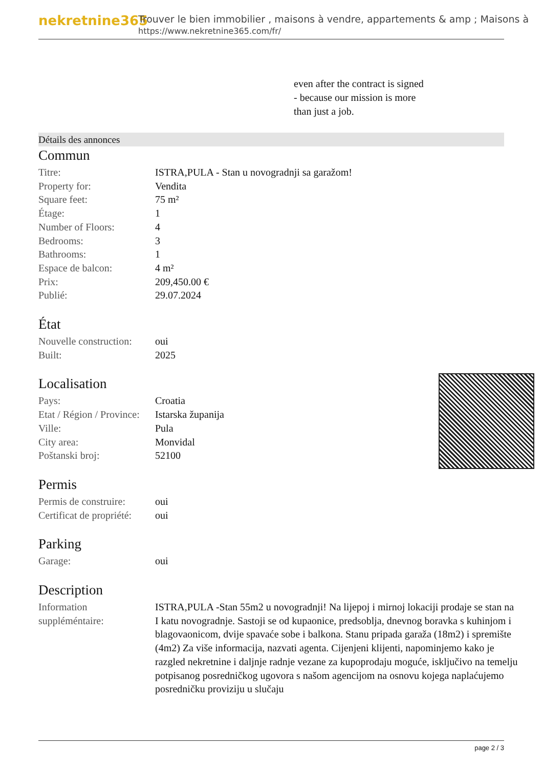nekretnine365
Trouver le bien immobilier , maisons à vendre, appartements & amp ; Maisons à
https://www.nekretnine365.com/fr/
even after the contract is signed
- because our mission is more
than just a job.
Détails des annonces
Commun
| Titre: | ISTRA,PULA - Stan u novogradnji sa garažom! |
| Property for: | Vendita |
| Square feet: | 75 m² |
| Étage: | 1 |
| Number of Floors: | 4 |
| Bedrooms: | 3 |
| Bathrooms: | 1 |
| Espace de balcon: | 4 m² |
| Prix: | 209,450.00 € |
| Publié: | 29.07.2024 |
État
| Nouvelle construction: | oui |
| Built: | 2025 |
Localisation
| Pays: | Croatia |
| Etat / Région / Province: | Istarska županija |
| Ville: | Pula |
| City area: | Monvidal |
| Poštanski broj: | 52100 |
Permis
| Permis de construire: | oui |
| Certificat de propriété: | oui |
Parking
| Garage: | oui |
Description
| Information suppléméntaire: | ISTRA,PULA -Stan 55m2 u novogradnji! Na lijepoj i mirnoj lokaciji prodaje se stan na I katu novogradnje. Sastoji se od kupaonice, predsoblja, dnevnog boravka s kuhinjom i blagovaonicom, dvije spavaće sobe i balkona. Stanu pripada garaža (18m2) i spremište (4m2) Za više informacija, nazvati agenta. Cijenjeni klijenti, napominjemo kako je razgled nekretnine i daljnje radnje vezane za kupoprodaju moguće, isključivo na temelju potpisanog posredničkog ugovora s našom agencijom na osnovu kojega naplaćujemo posredničku proviziju u slučaju |
page 2 / 3